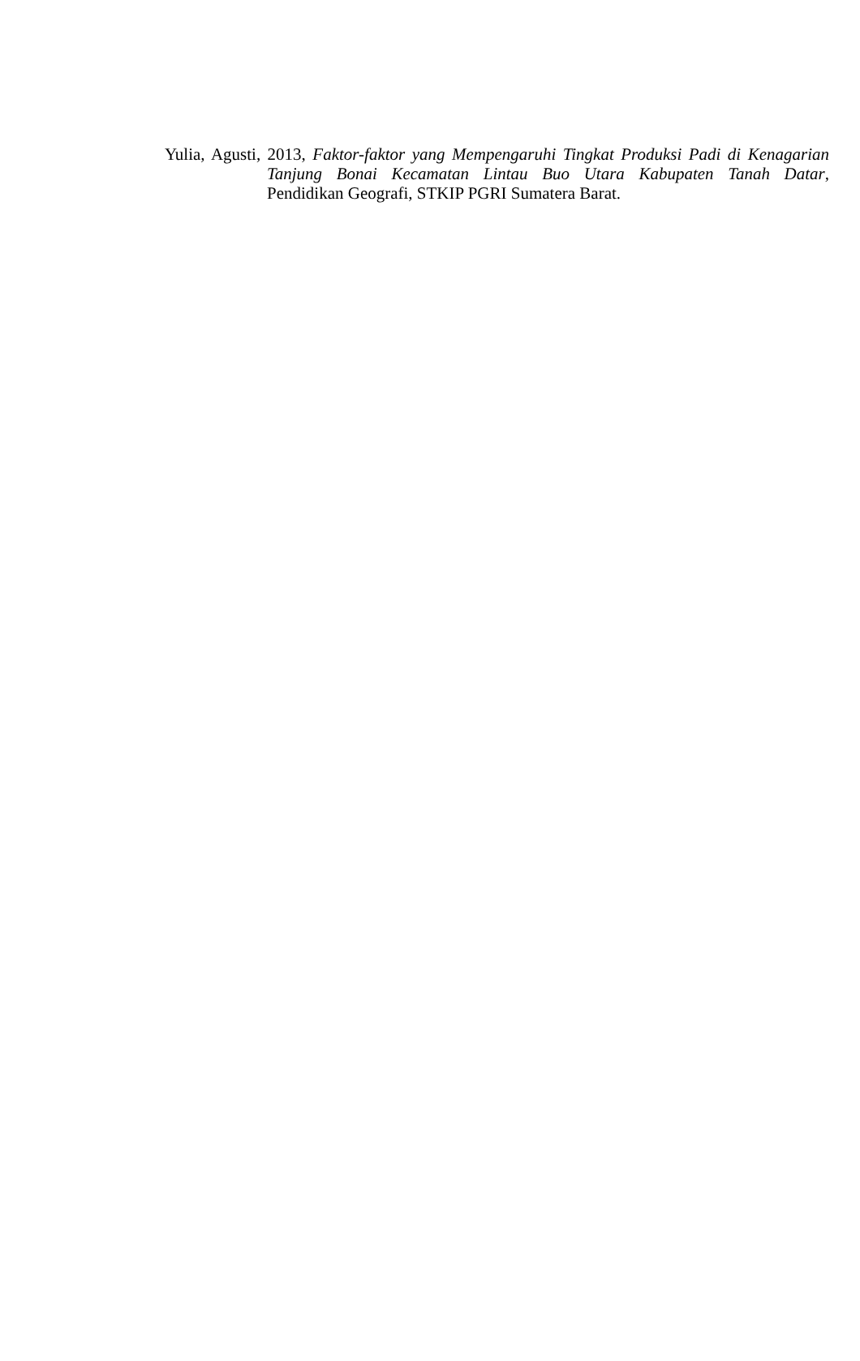Yulia, Agusti, 2013, Faktor-faktor yang Mempengaruhi Tingkat Produksi Padi di Kenagarian Tanjung Bonai Kecamatan Lintau Buo Utara Kabupaten Tanah Datar, Pendidikan Geografi, STKIP PGRI Sumatera Barat.